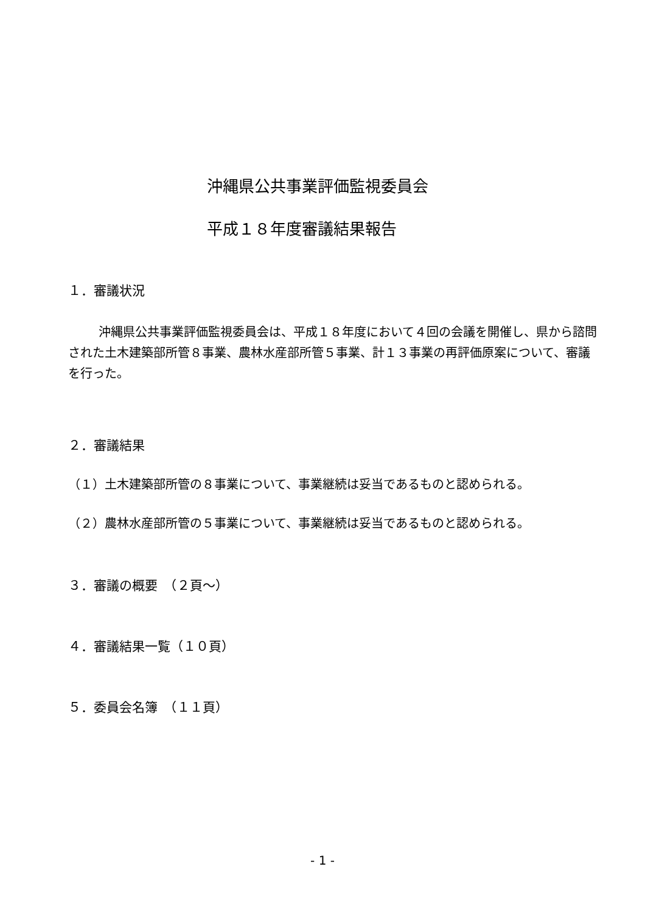沖縄県公共事業評価監視委員会
平成１８年度審議結果報告
１．審議状況
沖縄県公共事業評価監視委員会は、平成１８年度において４回の会議を開催し、県から諮問された土木建築部所管８事業、農林水産部所管５事業、計１３事業の再評価原案について、審議を行った。
２．審議結果
（１）土木建築部所管の８事業について、事業継続は妥当であるものと認められる。
（２）農林水産部所管の５事業について、事業継続は妥当であるものと認められる。
３．審議の概要　（２頁～）
４．審議結果一覧（１０頁）
５．委員会名簿　（１１頁）
- 1 -